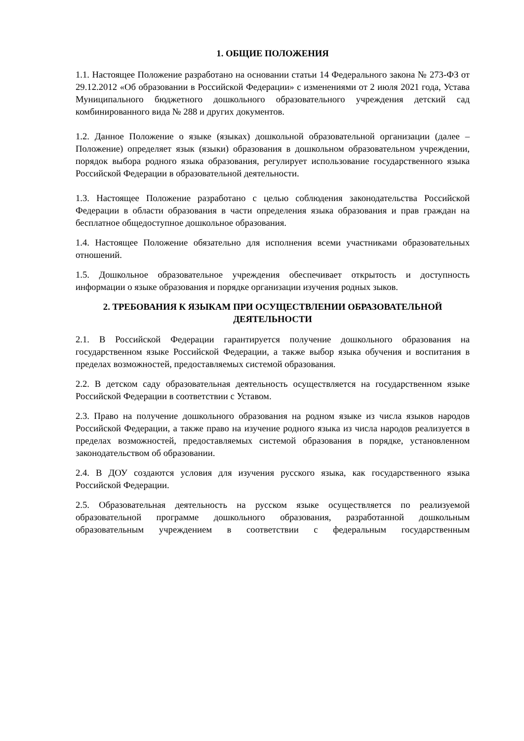1. ОБЩИЕ ПОЛОЖЕНИЯ
1.1. Настоящее Положение разработано на основании статьи 14 Федерального закона № 273-ФЗ от 29.12.2012 «Об образовании в Российской Федерации» с изменениями от 2 июля 2021 года, Устава Муниципального бюджетного дошкольного образовательного учреждения детский сад комбинированного вида № 288 и других документов.
1.2. Данное Положение о языке (языках) дошкольной образовательной организации (далее – Положение) определяет язык (языки) образования в дошкольном образовательном учреждении, порядок выбора родного языка образования, регулирует использование государственного языка Российской Федерации в образовательной деятельности.
1.3. Настоящее Положение разработано с целью соблюдения законодательства Российской Федерации в области образования в части определения языка образования и прав граждан на бесплатное общедоступное дошкольное образования.
1.4. Настоящее Положение обязательно для исполнения всеми участниками образовательных отношений.
1.5. Дошкольное образовательное учреждения обеспечивает открытость и доступность информации о языке образования и порядке организации изучения родных зыков.
2. ТРЕБОВАНИЯ К ЯЗЫКАМ ПРИ ОСУЩЕСТВЛЕНИИ ОБРАЗОВАТЕЛЬНОЙ ДЕЯТЕЛЬНОСТИ
2.1. В Российской Федерации гарантируется получение дошкольного образования на государственном языке Российской Федерации, а также выбор языка обучения и воспитания в пределах возможностей, предоставляемых системой образования.
2.2. В детском саду образовательная деятельность осуществляется на государственном языке Российской Федерации в соответствии с Уставом.
2.3. Право на получение дошкольного образования на родном языке из числа языков народов Российской Федерации, а также право на изучение родного языка из числа народов реализуется в пределах возможностей, предоставляемых системой образования в порядке, установленном законодательством об образовании.
2.4. В ДОУ создаются условия для изучения русского языка, как государственного языка Российской Федерации.
2.5. Образовательная деятельность на русском языке осуществляется по реализуемой образовательной программе дошкольного образования, разработанной дошкольным образовательным учреждением в соответствии с федеральным государственным